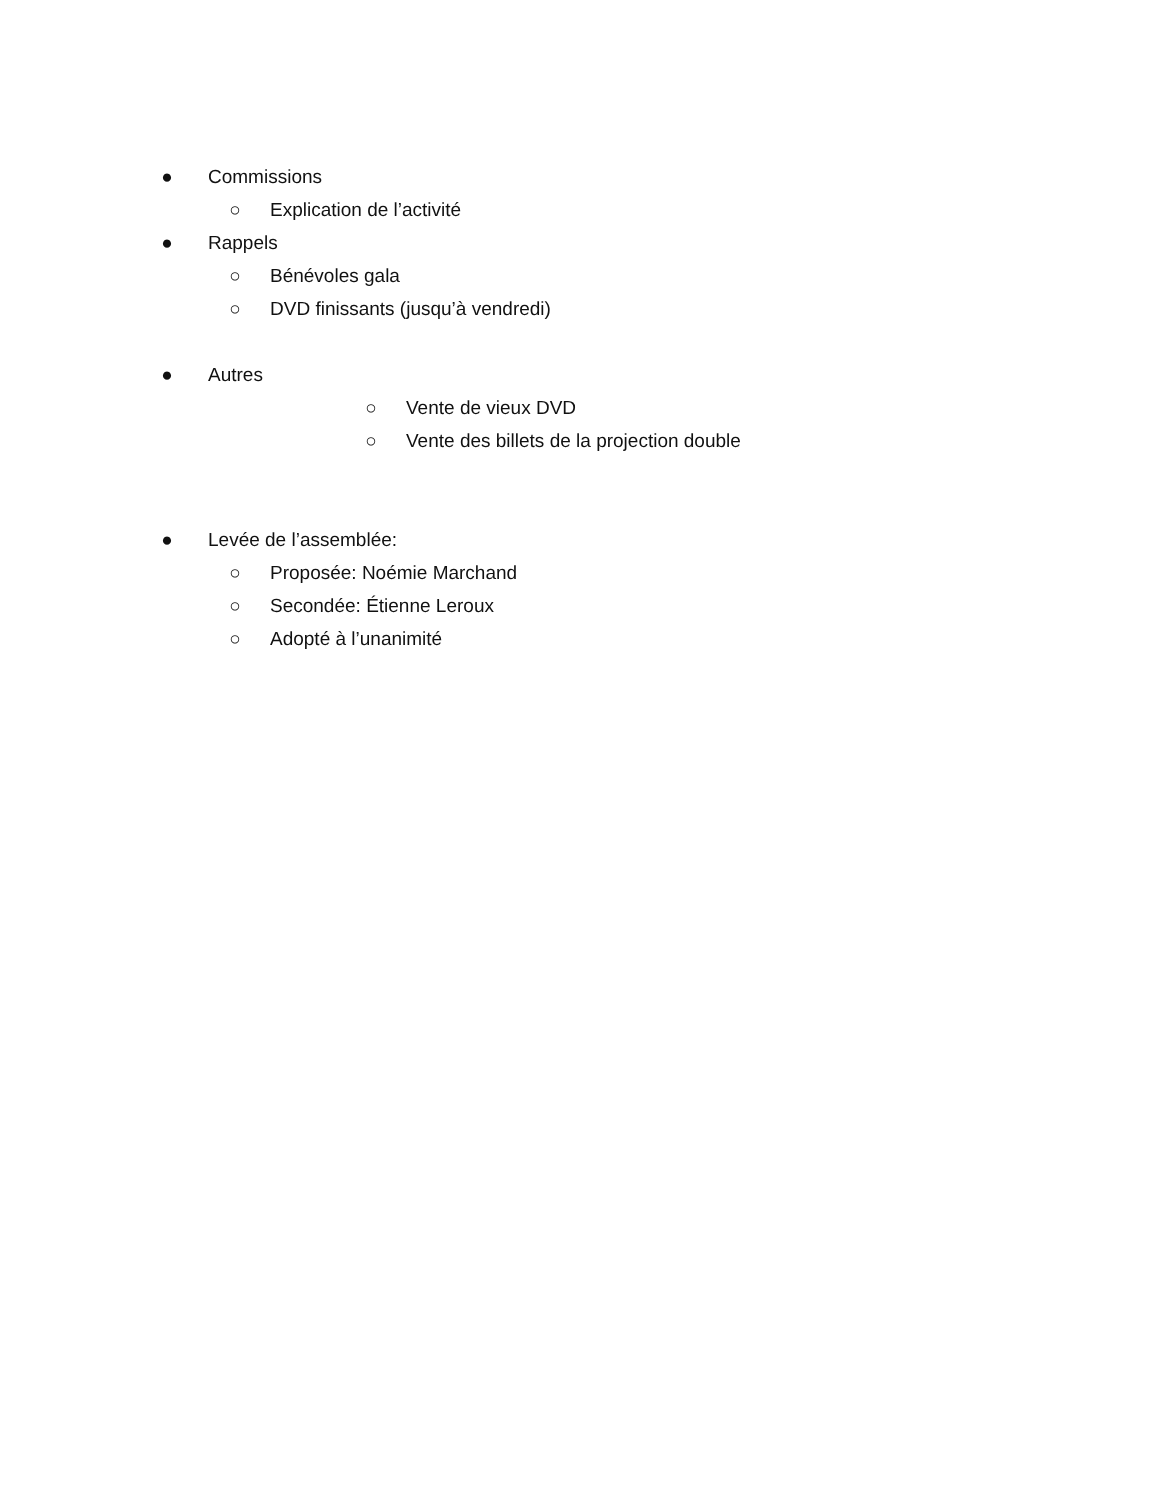● Commissions
○ Explication de l’activité
● Rappels
○ Bénévoles gala
○ DVD finissants (jusqu’à vendredi)
● Autres
○ Vente de vieux DVD
○ Vente des billets de la projection double
● Levée de l’assemblée:
○ Proposée: Noémie Marchand
○ Secondée: Étienne Leroux
○ Adopté à l’unanimité